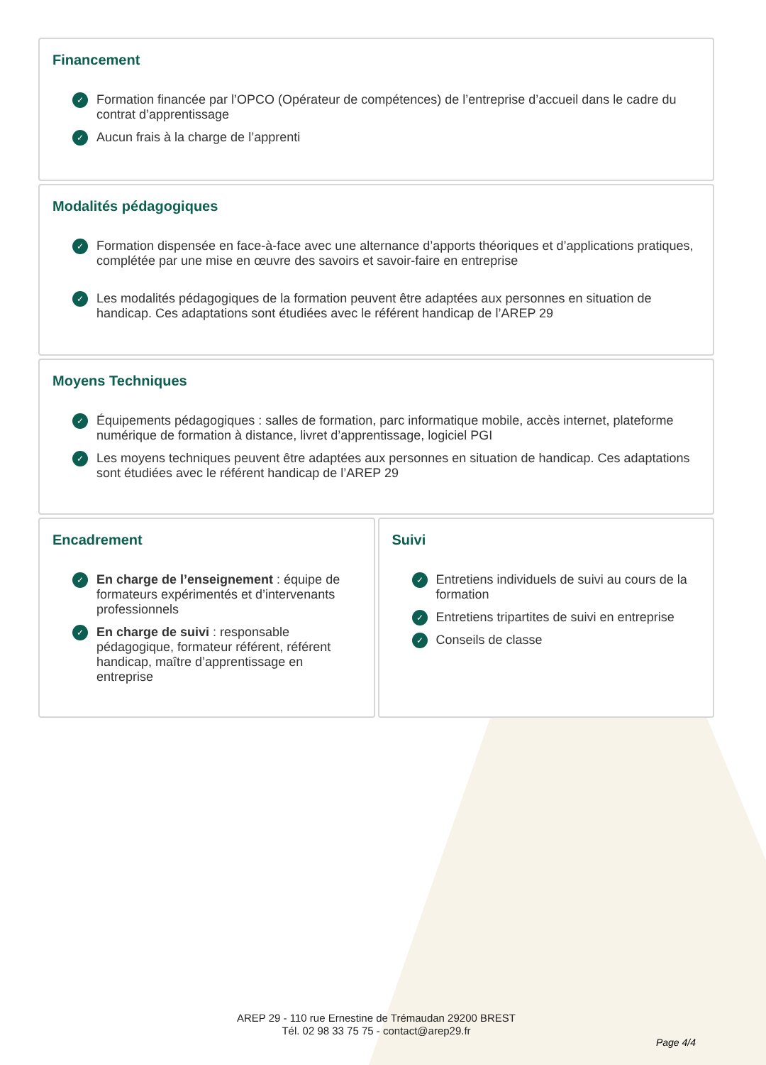Financement
Formation financée par l’OPCO (Opérateur de compétences) de l’entreprise d’accueil dans le cadre du contrat d’apprentissage
Aucun frais à la charge de l’apprenti
Modalités pédagogiques
Formation dispensée en face-à-face avec une alternance d’apports théoriques et d’applications pratiques, complétée par une mise en œuvre des savoirs et savoir-faire en entreprise
Les modalités pédagogiques de la formation peuvent être adaptées aux personnes en situation de handicap. Ces adaptations sont étudiées avec le référent handicap de l’AREP 29
Moyens Techniques
Équipements pédagogiques : salles de formation, parc informatique mobile, accès internet, plateforme numérique de formation à distance, livret d’apprentissage, logiciel PGI
Les moyens techniques peuvent être adaptées aux personnes en situation de handicap. Ces adaptations sont étudiées avec le référent handicap de l’AREP 29
Encadrement
En charge de l’enseignement : équipe de formateurs expérimentés et d’intervenants professionnels
En charge de suivi : responsable pédagogique, formateur référent, référent handicap, maître d’apprentissage en entreprise
Suivi
Entretiens individuels de suivi au cours de la formation
Entretiens tripartites de suivi en entreprise
Conseils de classe
AREP 29 - 110 rue Ernestine de Trémaudan 29200 BREST
Tél. 02 98 33 75 75 - contact@arep29.fr
Page 4/4